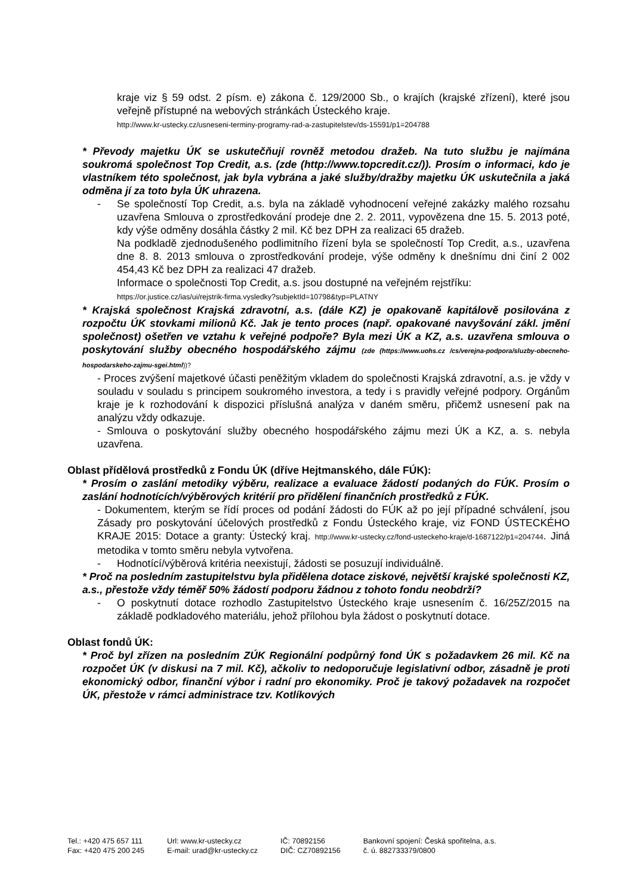kraje viz § 59 odst. 2 písm. e) zákona č. 129/2000 Sb., o krajích (krajské zřízení), které jsou veřejně přístupné na webových stránkách Ústeckého kraje.
http://www.kr-ustecky.cz/usneseni-terminy-programy-rad-a-zastupitelstev/ds-15591/p1=204788
* Převody majetku ÚK se uskutečňují rovněž metodou dražeb. Na tuto službu je najímána soukromá společnost Top Credit, a.s. (zde (http://www.topcredit.cz/)). Prosím o informaci, kdo je vlastníkem této společnost, jak byla vybrána a jaké služby/dražby majetku ÚK uskutečnila a jaká odměna jí za toto byla ÚK uhrazena.
- Se společností Top Credit, a.s. byla na základě vyhodnocení veřejné zakázky malého rozsahu uzavřena Smlouva o zprostředkování prodeje dne 2. 2. 2011, vypovězena dne 15. 5. 2013 poté, kdy výše odměny dosáhla částky 2 mil. Kč bez DPH za realizaci 65 dražeb.
Na podkladě zjednodušeného podlimitního řízení byla se společností Top Credit, a.s., uzavřena dne 8. 8. 2013 smlouva o zprostředkování prodeje, výše odměny k dnešnímu dni činí 2 002 454,43 Kč bez DPH za realizaci 47 dražeb.
Informace o společnosti Top Credit, a.s. jsou dostupné na veřejném rejstříku:
https://or.justice.cz/ias/ui/rejstrik-firma.vysledky?subjektId=10798&typ=PLATNY
* Krajská společnost Krajská zdravotní, a.s. (dále KZ) je opakovaně kapitálově posilována z rozpočtu ÚK stovkami milionů Kč. Jak je tento proces (např. opakované navyšování zákl. jmění společnost) ošetřen ve vztahu k veřejné podpoře? Byla mezi ÚK a KZ, a.s. uzavřena smlouva o poskytování služby obecného hospodářského zájmu (zde (https://www.uohs.cz /cs/verejna-podpora/sluzby-obecneho-hospodarskeho-zajmu-sgei.html))?
- Proces zvýšení majetkové účasti peněžitým vkladem do společnosti Krajská zdravotní, a.s. je vždy v souladu v souladu s principem soukromého investora, a tedy i s pravidly veřejné podpory. Orgánům kraje je k rozhodování k dispozici příslušná analýza v daném směru, přičemž usnesení pak na analýzu vždy odkazuje.
- Smlouva o poskytování služby obecného hospodářského zájmu mezi ÚK a KZ, a. s. nebyla uzavřena.
Oblast přídělová prostředků z Fondu ÚK (dříve Hejtmanského, dále FÚK):
* Prosím o zaslání metodiky výběru, realizace a evaluace žádostí podaných do FÚK. Prosím o zaslání hodnotících/výběrových kritérií pro přidělení finančních prostředků z FÚK.
- Dokumentem, kterým se řídí proces od podání žádosti do FÚK až po její případné schválení, jsou Zásady pro poskytování účelových prostředků z Fondu Ústeckého kraje, viz FOND ÚSTECKÉHO KRAJE 2015: Dotace a granty: Ústecký kraj. http://www.kr-ustecky.cz/fond-usteckeho-kraje/d-1687122/p1=204744. Jiná metodika v tomto směru nebyla vytvořena.
- Hodnotící/výběrová kritéria neexistují, žádosti se posuzují individuálně.
* Proč na posledním zastupitelstvu byla přidělena dotace ziskové, největší krajské společnosti KZ, a.s., přestože vždy téměř 50% žádostí podporu žádnou z tohoto fondu neobdrží?
- O poskytnutí dotace rozhodlo Zastupitelstvo Ústeckého kraje usnesením č. 16/25Z/2015 na základě podkladového materiálu, jehož přílohou byla žádost o poskytnutí dotace.
Oblast fondů ÚK:
* Proč byl zřízen na posledním ZÚK Regionální podpůrný fond ÚK s požadavkem 26 mil. Kč na rozpočet ÚK (v diskusi na 7 mil. Kč), ačkoliv to nedoporučuje legislativní odbor, zásadně je proti ekonomický odbor, finanční výbor i radní pro ekonomiky. Proč je takový požadavek na rozpočet ÚK, přestože v rámci administrace tzv. Kotlíkových
Tel.: +420 475 657 111
Fax: +420 475 200 245
Url: www.kr-ustecky.cz
E-mail: urad@kr-ustecky.cz
IČ: 70892156
DIČ: CZ70892156
Bankovní spojení: Česká spořitelna, a.s.
č. ú. 882733379/0800